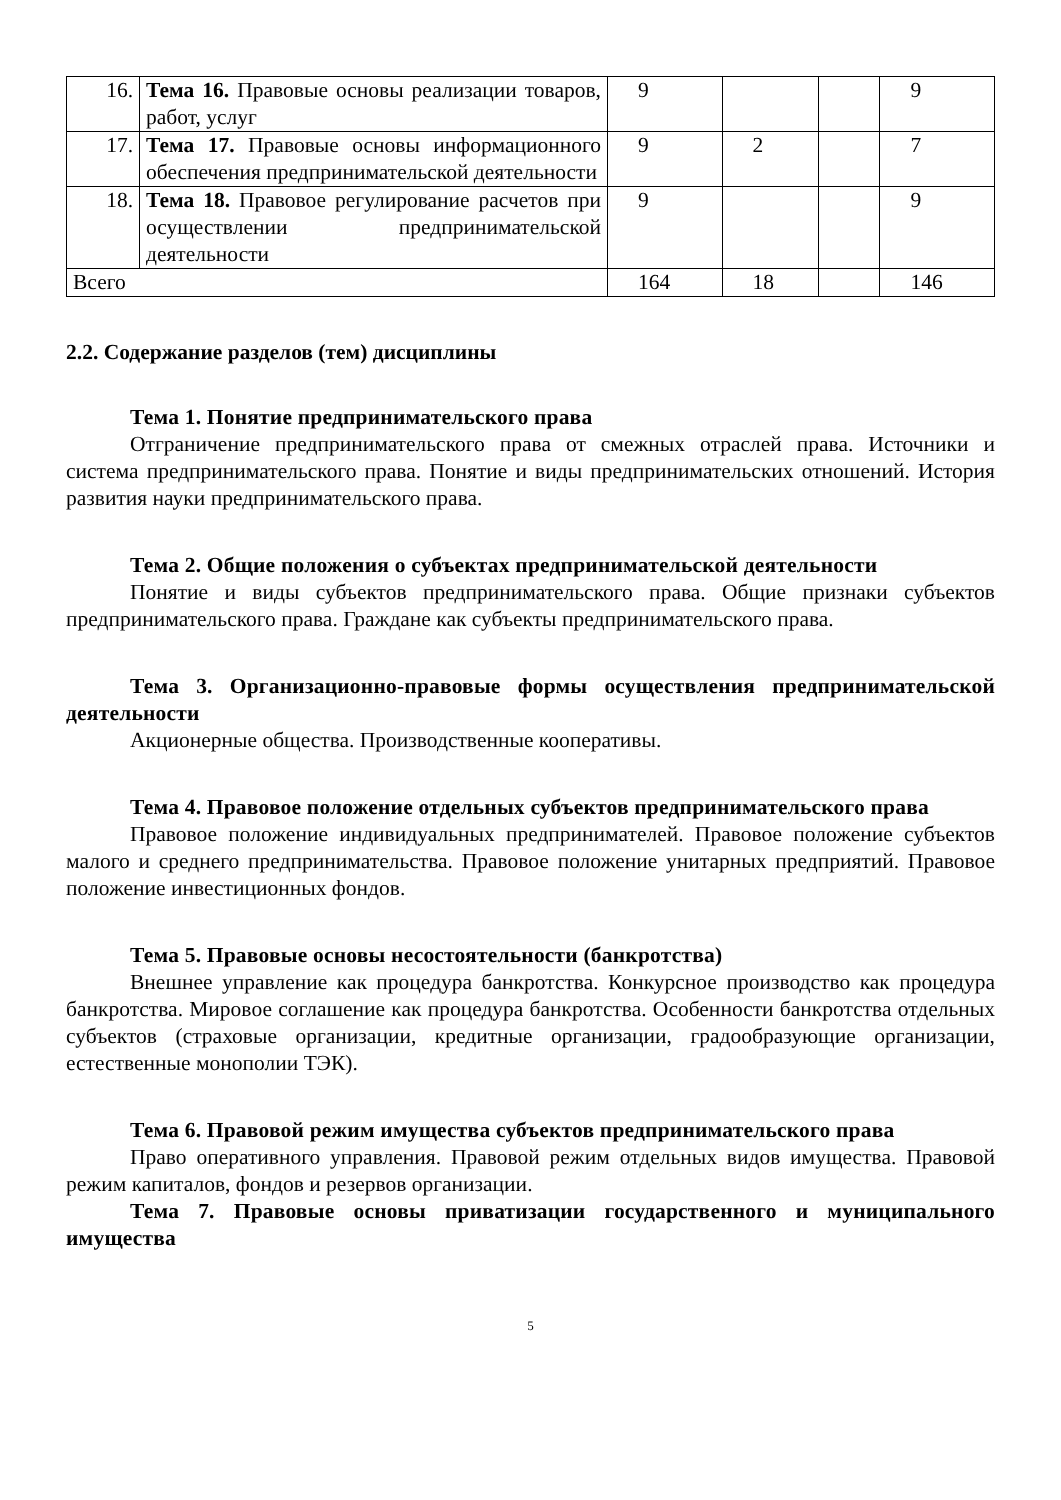| 16. | Тема 16. Правовые основы реализации товаров, работ, услуг | 9 | | | 9 |
| 17. | Тема 17. Правовые основы информационного обеспечения предпринимательской деятельности | 9 | 2 | | 7 |
| 18. | Тема 18. Правовое регулирование расчетов при осуществлении предпринимательской деятельности | 9 | | | 9 |
| Всего | | 164 | 18 | | 146 |
2.2. Содержание разделов (тем) дисциплины
Тема 1. Понятие предпринимательского права
Отграничение предпринимательского права от смежных отраслей права. Источники и система предпринимательского права. Понятие и виды предпринимательских отношений. История развития науки предпринимательского права.
Тема 2. Общие положения о субъектах предпринимательской деятельности
Понятие и виды субъектов предпринимательского права. Общие признаки субъектов предпринимательского права. Граждане как субъекты предпринимательского права.
Тема 3. Организационно-правовые формы осуществления предпринимательской деятельности
Акционерные общества. Производственные кооперативы.
Тема 4. Правовое положение отдельных субъектов предпринимательского права
Правовое положение индивидуальных предпринимателей. Правовое положение субъектов малого и среднего предпринимательства. Правовое положение унитарных предприятий. Правовое положение инвестиционных фондов.
Тема 5. Правовые основы несостоятельности (банкротства)
Внешнее управление как процедура банкротства. Конкурсное производство как процедура банкротства. Мировое соглашение как процедура банкротства. Особенности банкротства отдельных субъектов (страховые организации, кредитные организации, градообразующие организации, естественные монополии ТЭК).
Тема 6. Правовой режим имущества субъектов предпринимательского права
Право оперативного управления. Правовой режим отдельных видов имущества. Правовой режим капиталов, фондов и резервов организации.
Тема 7. Правовые основы приватизации государственного и муниципального имущества
5